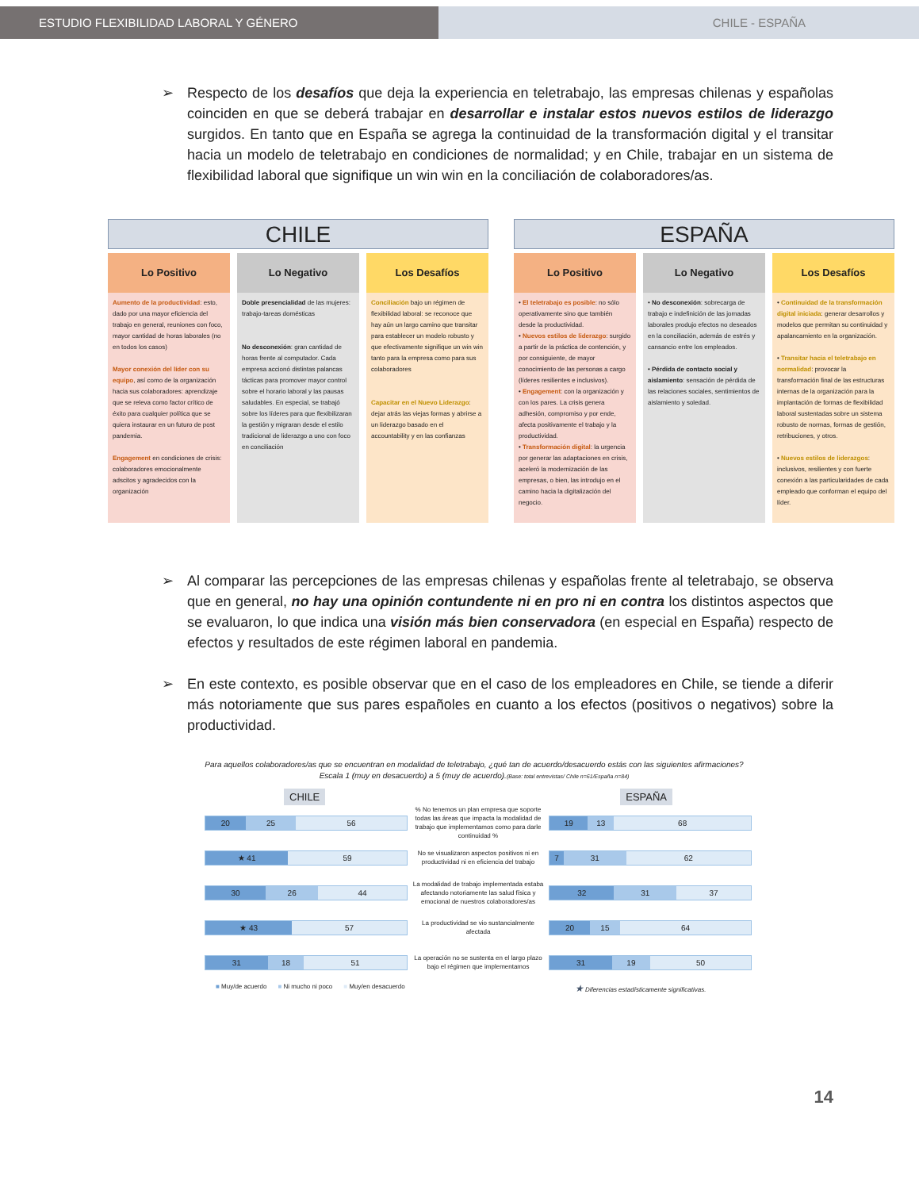ESTUDIO FLEXIBILIDAD LABORAL Y GÉNERO CHILE - ESPAÑA
➢ Respecto de los desafíos que deja la experiencia en teletrabajo, las empresas chilenas y españolas coinciden en que se deberá trabajar en desarrollar e instalar estos nuevos estilos de liderazgo surgidos. En tanto que en España se agrega la continuidad de la transformación digital y el transitar hacia un modelo de teletrabajo en condiciones de normalidad; y en Chile, trabajar en un sistema de flexibilidad laboral que signifique un win win en la conciliación de colaboradores/as.
CHILE
Lo Positivo
Aumento de la productividad: esto, dado por una mayor eficiencia del trabajo en general, reuniones con foco, mayor cantidad de horas laborales (no en todos los casos)
Mayor conexión del líder con su equipo, así como de la organización hacia sus colaboradores: aprendizaje que se releva como factor crítico de éxito para cualquier política que se quiera instaurar en un futuro de post pandemia.
Engagement en condiciones de crisis: colaboradores emocionalmente adscitos y agradecidos con la organización
Lo Negativo
Doble presencialidad de las mujeres: trabajo-tareas domésticas
No desconexión: gran cantidad de horas frente al computador. Cada empresa accionó distintas palancas tácticas para promover mayor control sobre el horario laboral y las pausas saludables. En especial, se trabajó sobre los líderes para que flexibilizaran la gestión y migraran desde el estilo tradicional de liderazgo a uno con foco en conciliación
Los Desafíos
Conciliación bajo un régimen de flexibilidad laboral: se reconoce que hay aún un largo camino que transitar para establecer un modelo robusto y que efectivamente signifique un win win tanto para la empresa como para sus colaboradores
Capacitar en el Nuevo Liderazgo: dejar atrás las viejas formas y abrirse a un liderazgo basado en el accountability y en las confianzas
ESPAÑA
Lo Positivo
• El teletrabajo es posible: no sólo operativamente sino que también desde la productividad.
• Nuevos estilos de liderazgo: surgido a partir de la práctica de contención, y por consiguiente, de mayor conocimiento de las personas a cargo (líderes resilientes e inclusivos).
• Engagement: con la organización y con los pares. La crisis genera adhesión, compromiso y por ende, afecta positivamente el trabajo y la productividad.
• Transformación digital: la urgencia por generar las adaptaciones en crisis, aceleró la modernización de las empresas, o bien, las introdujo en el camino hacia la digitalización del negocio.
Lo Negativo
• No desconexión: sobrecarga de trabajo e indefinición de las jornadas laborales produjo efectos no deseados en la conciliación, además de estrés y cansancio entre los empleados.
• Pérdida de contacto social y aislamiento: sensación de pérdida de las relaciones sociales, sentimientos de aislamiento y soledad.
Los Desafíos
• Continuidad de la transformación digital iniciada: generar desarrollos y modelos que permitan su continuidad y apalancamiento en la organización.
• Transitar hacia el teletrabajo en normalidad: provocar la transformación final de las estructuras internas de la organización para la implantación de formas de flexibilidad laboral sustentadas sobre un sistema robusto de normas, formas de gestión, retribuciones, y otros.
• Nuevos estilos de liderazgos: inclusivos, resilientes y con fuerte conexión a las particularidades de cada empleado que conforman el equipo del líder.
➢ Al comparar las percepciones de las empresas chilenas y españolas frente al teletrabajo, se observa que en general, no hay una opinión contundente ni en pro ni en contra los distintos aspectos que se evaluaron, lo que indica una visión más bien conservadora (en especial en España) respecto de efectos y resultados de este régimen laboral en pandemia.
➢ En este contexto, es posible observar que en el caso de los empleadores en Chile, se tiende a diferir más notoriamente que sus pares españoles en cuanto a los efectos (positivos o negativos) sobre la productividad.
Para aquellos colaboradores/as que se encuentran en modalidad de teletrabajo, ¿qué tan de acuerdo/desacuerdo estás con las siguientes afirmaciones? Escala 1 (muy en desacuerdo) a 5 (muy de acuerdo).(Base: total entrevistas/ Chile n=61/España n=84)
CHILE ESPAÑA
20 25 56
% No tenemos un plan empresa que soporte todas las áreas que impacta la modalidad de trabajo que implementamos como para darle continuidad %
19 13 68
★ 41 59
No se visualizaron aspectos positivos ni en productividad ni en eficiencia del trabajo
7 31 62
30 26 44
La modalidad de trabajo implementada estaba afectando notoriamente las salud física y emocional de nuestros colaboradores/as
32 31 37
★ 43 57
La productividad se vio sustancialmente afectada
20 15 64
31 18 51
La operación no se sustenta en el largo plazo bajo el régimen que implementamos
31 19 50
■ Muy/de acuerdo ■ Ni mucho ni poco ■ Muy/en desacuerdo ★ Diferencias estadísticamente significativas.
14